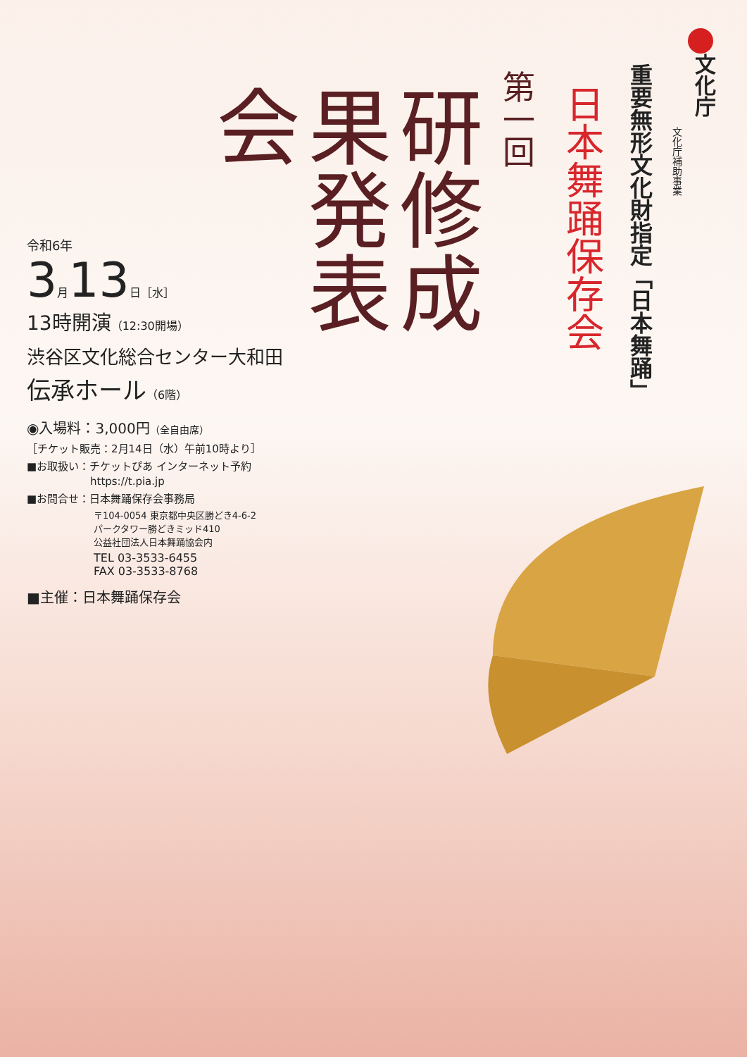文化庁
文化庁補助事業
重要無形文化財指定「日本舞踊」
日本舞踊保存会
第一回
研修成果発表会
令和6年
3月13日［水］
13時開演（12:30開場）
渋谷区文化総合センター大和田
伝承ホール（6階）
◉入場料：3,000円（全自由席）
［チケット販売：2月14日（水）午前10時より］
■お取扱い：チケットぴあ インターネット予約
　　　　　　https://t.pia.jp
■お問合せ：日本舞踊保存会事務局
〒104-0054 東京都中央区勝どき4-6-2
パークタワー勝どきミッド410
公益社団法人日本舞踊協会内
TEL 03-3533-6455
FAX 03-3533-8768
■主催：日本舞踊保存会